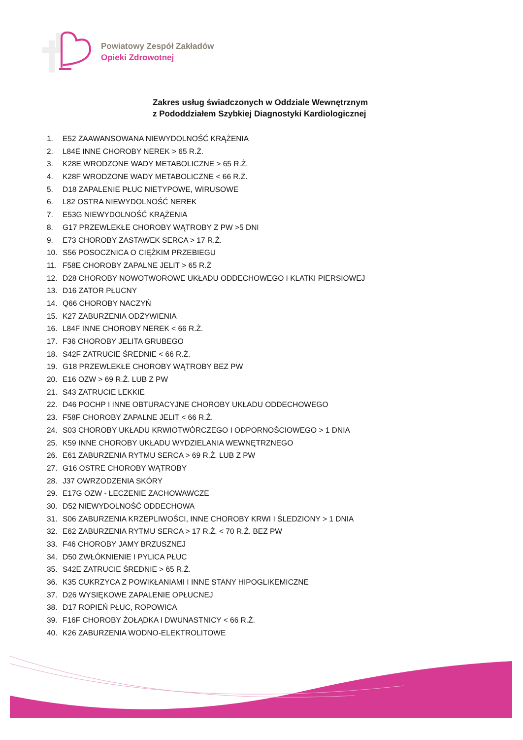Powiatowy Zespół Zakładów
Opieki Zdrowotnej
Zakres usług świadczonych w Oddziale Wewnętrznym
z Pododdziałem Szybkiej Diagnostyki Kardiologicznej
1. E52 ZAAWANSOWANA NIEWYDOLNOŚĆ KRĄŻENIA
2. L84E INNE CHOROBY NEREK > 65 R.Ż.
3. K28E WRODZONE WADY METABOLICZNE > 65 R.Ż.
4. K28F WRODZONE WADY METABOLICZNE < 66 R.Ż.
5. D18 ZAPALENIE PŁUC NIETYPOWE, WIRUSOWE
6. L82 OSTRA NIEWYDOLNOŚĆ NEREK
7. E53G NIEWYDOLNOŚĆ KRĄŻENIA
8. G17 PRZEWLEKŁE CHOROBY WĄTROBY Z PW >5 DNI
9. E73 CHOROBY ZASTAWEK SERCA > 17 R.Ż.
10. S56 POSOCZNICA O CIĘŻKIM PRZEBIEGU
11. F58E CHOROBY ZAPALNE JELIT > 65 R.Ż
12. D28 CHOROBY NOWOTWOROWE UKŁADU ODDECHOWEGO I KLATKI PIERSIOWEJ
13. D16 ZATOR PŁUCNY
14. Q66 CHOROBY NACZYŃ
15. K27 ZABURZENIA ODŻYWIENIA
16. L84F INNE CHOROBY NEREK < 66 R.Ż.
17. F36 CHOROBY JELITA GRUBEGO
18. S42F ZATRUCIE ŚREDNIE < 66 R.Ż.
19. G18 PRZEWLEKŁE CHOROBY WĄTROBY BEZ PW
20. E16 OZW > 69 R.Ż. LUB Z PW
21. S43 ZATRUCIE LEKKIE
22. D46 POCHP I INNE OBTURACYJNE CHOROBY UKŁADU ODDECHOWEGO
23. F58F CHOROBY ZAPALNE JELIT < 66 R.Ż.
24. S03 CHOROBY UKŁADU KRWIOTWÓRCZEGO I ODPORNOŚCIOWEGO > 1 DNIA
25. K59 INNE CHOROBY UKŁADU WYDZIELANIA WEWNĘTRZNEGO
26. E61 ZABURZENIA RYTMU SERCA > 69 R.Ż. LUB Z PW
27. G16 OSTRE CHOROBY WĄTROBY
28. J37 OWRZODZENIA SKÓRY
29. E17G OZW - LECZENIE ZACHOWAWCZE
30. D52 NIEWYDOLNOŚĆ ODDECHOWA
31. S06 ZABURZENIA KRZEPLIWOŚCI, INNE CHOROBY KRWI I ŚLEDZIONY > 1 DNIA
32. E62 ZABURZENIA RYTMU SERCA > 17 R.Ż. < 70 R.Ż. BEZ PW
33. F46 CHOROBY JAMY BRZUSZNEJ
34. D50 ZWŁÓKNIENIE I PYLICA PŁUC
35. S42E ZATRUCIE ŚREDNIE > 65 R.Ż.
36. K35 CUKRZYCA Z POWIKŁANIAMI I INNE STANY HIPOGLIKEMICZNE
37. D26 WYSIĘKOWE ZAPALENIE OPŁUCNEJ
38. D17 ROPIEŃ PŁUC, ROPOWICA
39. F16F CHOROBY ŻOŁĄDKA I DWUNASTNICY < 66 R.Ż.
40. K26 ZABURZENIA WODNO-ELEKTROLITOWE